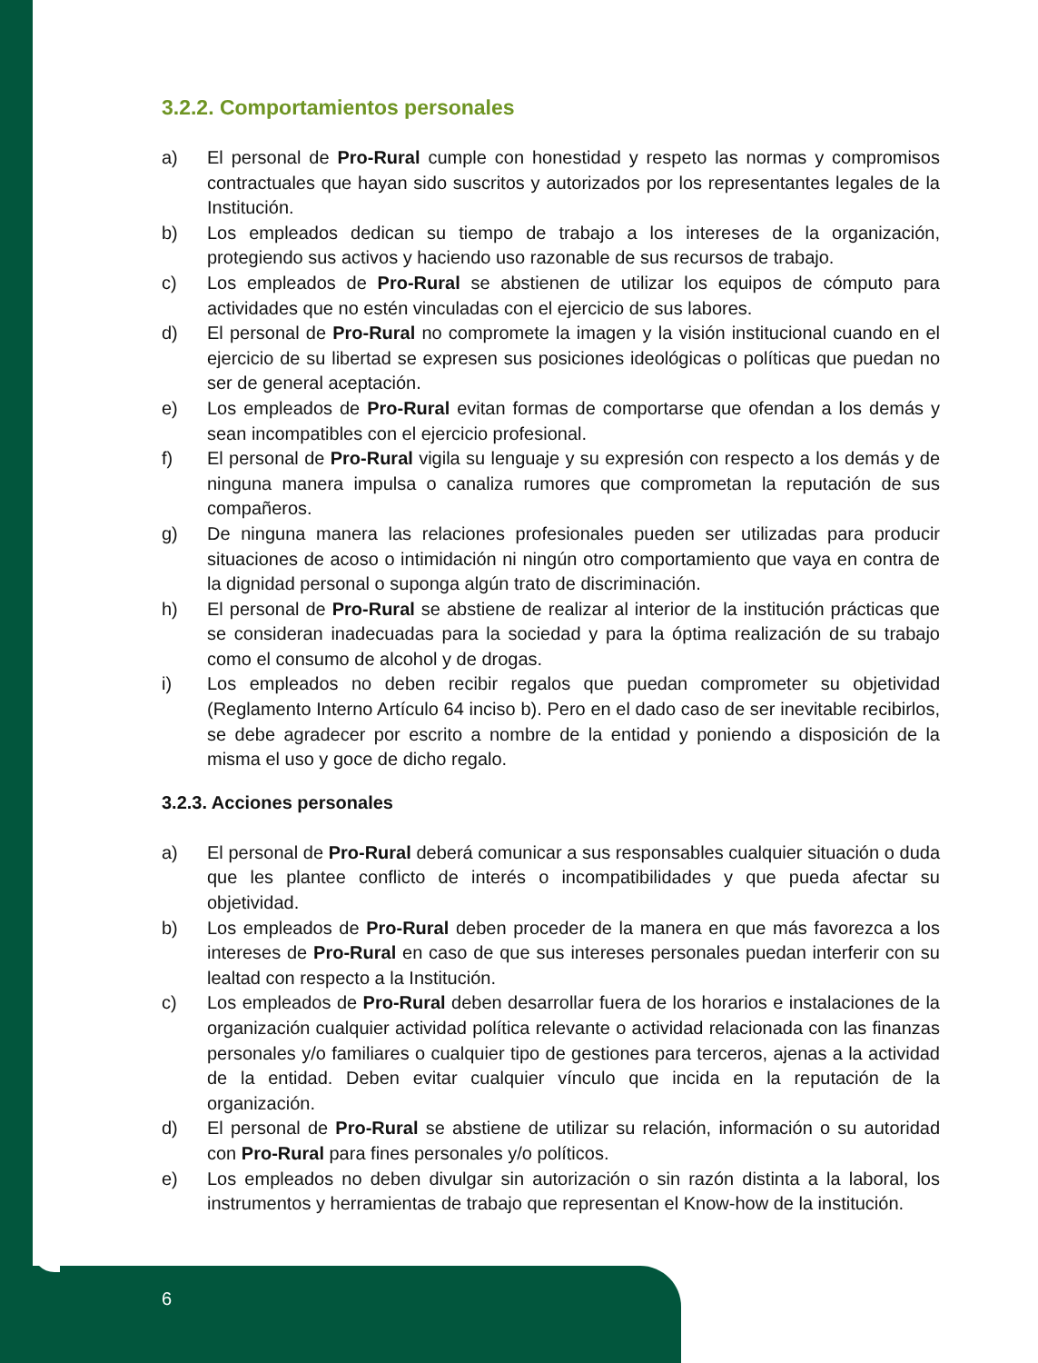3.2.2. Comportamientos personales
a) El personal de Pro-Rural cumple con honestidad y respeto las normas y compromisos contractuales que hayan sido suscritos y autorizados por los representantes legales de la Institución.
b) Los empleados dedican su tiempo de trabajo a los intereses de la organización, protegiendo sus activos y haciendo uso razonable de sus recursos de trabajo.
c) Los empleados de Pro-Rural se abstienen de utilizar los equipos de cómputo para actividades que no estén vinculadas con el ejercicio de sus labores.
d) El personal de Pro-Rural no compromete la imagen y la visión institucional cuando en el ejercicio de su libertad se expresen sus posiciones ideológicas o políticas que puedan no ser de general aceptación.
e) Los empleados de Pro-Rural evitan formas de comportarse que ofendan a los demás y sean incompatibles con el ejercicio profesional.
f) El personal de Pro-Rural vigila su lenguaje y su expresión con respecto a los demás y de ninguna manera impulsa o canaliza rumores que comprometan la reputación de sus compañeros.
g) De ninguna manera las relaciones profesionales pueden ser utilizadas para producir situaciones de acoso o intimidación ni ningún otro comportamiento que vaya en contra de la dignidad personal o suponga algún trato de discriminación.
h) El personal de Pro-Rural se abstiene de realizar al interior de la institución prácticas que se consideran inadecuadas para la sociedad y para la óptima realización de su trabajo como el consumo de alcohol y de drogas.
i) Los empleados no deben recibir regalos que puedan comprometer su objetividad (Reglamento Interno Artículo 64 inciso b). Pero en el dado caso de ser inevitable recibirlos, se debe agradecer por escrito a nombre de la entidad y poniendo a disposición de la misma el uso y goce de dicho regalo.
3.2.3. Acciones personales
a) El personal de Pro-Rural deberá comunicar a sus responsables cualquier situación o duda que les plantee conflicto de interés o incompatibilidades y que pueda afectar su objetividad.
b) Los empleados de Pro-Rural deben proceder de la manera en que más favorezca a los intereses de Pro-Rural en caso de que sus intereses personales puedan interferir con su lealtad con respecto a la Institución.
c) Los empleados de Pro-Rural deben desarrollar fuera de los horarios e instalaciones de la organización cualquier actividad política relevante o actividad relacionada con las finanzas personales y/o familiares o cualquier tipo de gestiones para terceros, ajenas a la actividad de la entidad. Deben evitar cualquier vínculo que incida en la reputación de la organización.
d) El personal de Pro-Rural se abstiene de utilizar su relación, información o su autoridad con Pro-Rural para fines personales y/o políticos.
e) Los empleados no deben divulgar sin autorización o sin razón distinta a la laboral, los instrumentos y herramientas de trabajo que representan el Know-how de la institución.
6